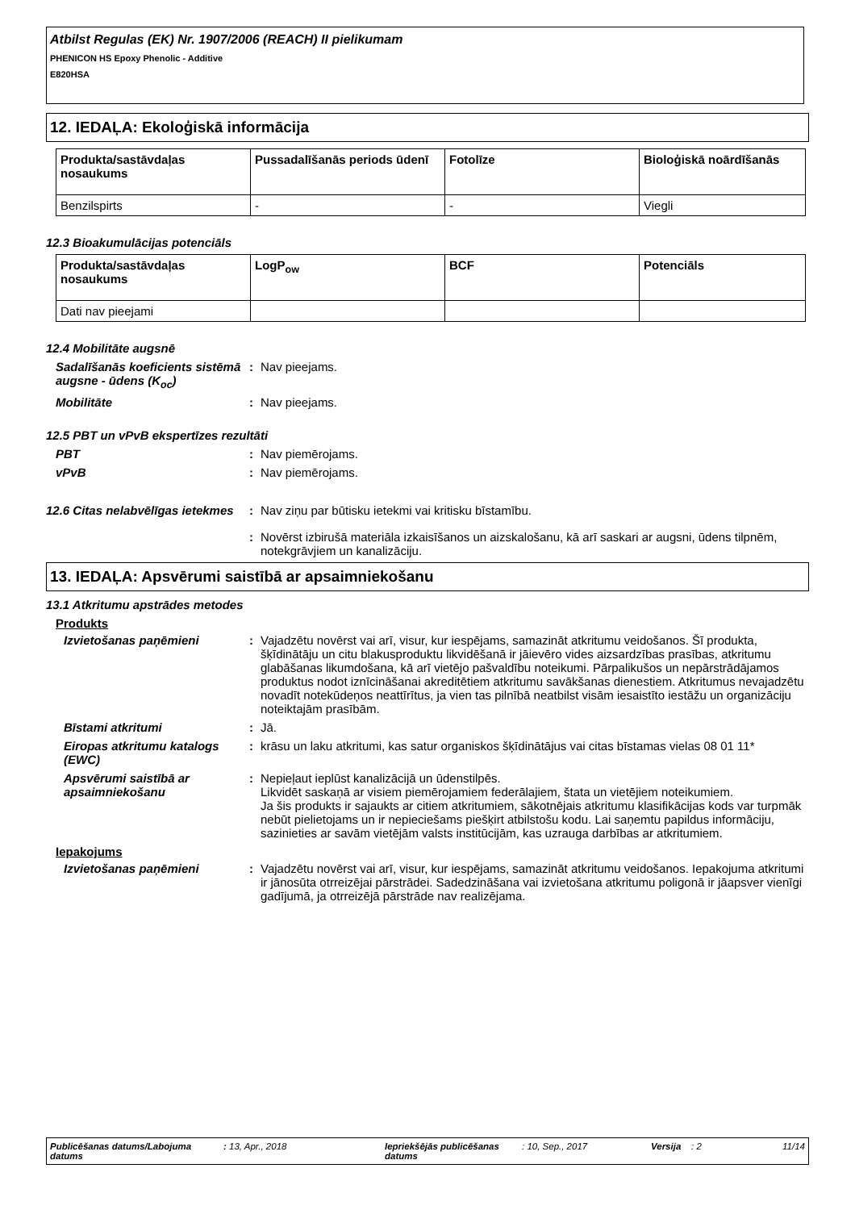Atbilst Regulas (EK) Nr. 1907/2006 (REACH) II pielikumam
PHENICON HS Epoxy Phenolic - Additive
E820HSA
12. IEDAĻA: Ekoloģiskā informācija
| Produkta/sastāvdaļas nosaukums | Pussadalīšanās periods ūdenī | Fotolīze | Bioloģiskā noārdīšanās |
| --- | --- | --- | --- |
| Benzilspirts | - | - | Viegli |
12.3 Bioakumulācijas potenciāls
| Produkta/sastāvdaļas nosaukums | LogP<sub>ow</sub> | BCF | Potenciāls |
| --- | --- | --- | --- |
| Dati nav pieejami | | | |
12.4 Mobilitāte augsnē
Sadalīšanās koeficients sistēmā augsne - ūdens (K<sub>oc</sub>)
: Nav pieejams.
Mobilitāte : Nav pieejams.
12.5 PBT un vPvB ekspertīzes rezultāti
PBT : Nav piemērojams.
vPvB : Nav piemērojams.
12.6 Citas nelabvēlīgas ietekmes
: Nav ziņu par būtisku ietekmi vai kritisku bīstamību.
: Novērst izbirušā materiāla izkaisīšanos un aizskalošanu, kā arī saskari ar augsni, ūdens tilpnēm, notekgrāvjiem un kanalizāciju.
13. IEDAĻA: Apsvērumi saistībā ar apsaimniekošanu
13.1 Atkritumu apstrādes metodes
Produkts
Izvietošanas paņēmieni : Vajadzētu novērst vai arī, visur, kur iespējams, samazināt atkritumu veidošanos. Šī produkta, šķīdinātāju un citu blakusproduktu likvidēšanā ir jāievēro vides aizsardzības prasības, atkritumu glabāšanas likumdošana, kā arī vietējo pašvaldību noteikumi. Pārpalikušos un nepārstrādājamos produktus nodot iznīcināšanai akreditētiem atkritumu savākšanas dienestiem. Atkritumus nevajadzētu novadīt notekūdeņos neattīrītus, ja vien tas pilnībā neatbilst visām iesaistīto iestāžu un organizāciju noteiktajām prasībām.
Bīstami atkritumi : Jā.
Eiropas atkritumu katalogs (EWC)
: krāsu un laku atkritumi, kas satur organiskos šķīdinātājus vai citas bīstamas vielas 08 01 11*
Apsvērumi saistībā ar apsaimniekošanu
: Nepieļaut ieplūst kanalizācijā un ūdenstilpēs.
Likvidēt saskaņā ar visiem piemērojamiem federālajiem, štata un vietējiem noteikumiem.
Ja šis produkts ir sajaukts ar citiem atkritumiem, sākotnējais atkritumu klasifikācijas kods var turpmāk nebūt pielietojams un ir nepieciešams piešķirt atbilstošu kodu. Lai saņemtu papildus informāciju, sazinieties ar savām vietējām valsts institūcijām, kas uzrauga darbības ar atkritumiem.
Iepakojums
Izvietošanas paņēmieni : Vajadzētu novērst vai arī, visur, kur iespējams, samazināt atkritumu veidošanos. Iepakojuma atkritumi ir jānosūta otrreizējai pārstrādei. Sadedzināšana vai izvietošana atkritumu poligonā ir jāapsver vienīgi gadījumā, ja otrreizējā pārstrāde nav realizējama.
Publicēšanas datums/Labojuma datums
: 13, Apr., 2018 Iepriekšējās publicēšanas datums
: 10, Sep., 2017 Versija : 2 11/14